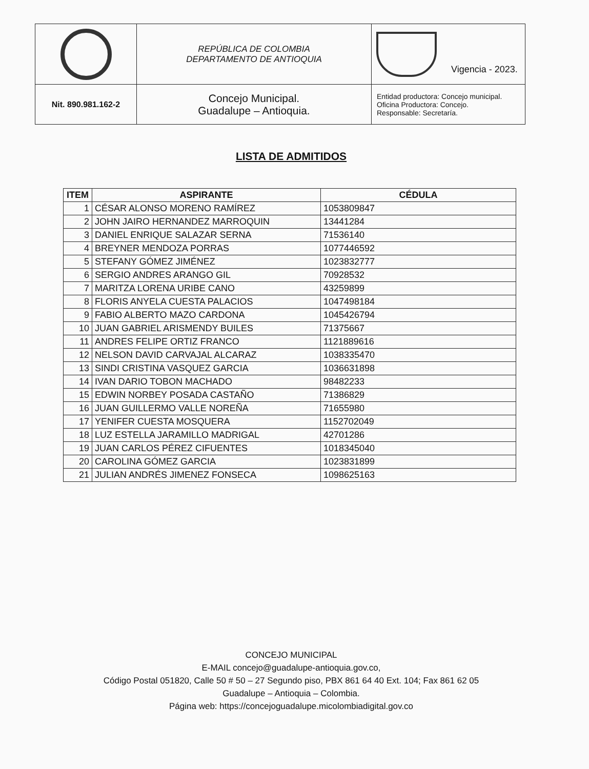| | REPÚBLICA DE COLOMBIA DEPARTAMENTO DE ANTIOQUIA | Vigencia - 2023. |
| Nit. 890.981.162-2 | Concejo Municipal. Guadalupe – Antioquia. | Entidad productora: Concejo municipal. Oficina Productora: Concejo. Responsable: Secretaría. |
LISTA DE ADMITIDOS
| ITEM | ASPIRANTE | CÉDULA |
| --- | --- | --- |
| 1 | CÉSAR ALONSO MORENO RAMÍREZ | 1053809847 |
| 2 | JOHN JAIRO HERNANDEZ MARROQUIN | 13441284 |
| 3 | DANIEL ENRIQUE SALAZAR SERNA | 71536140 |
| 4 | BREYNER MENDOZA PORRAS | 1077446592 |
| 5 | STEFANY GÓMEZ JIMÉNEZ | 1023832777 |
| 6 | SERGIO ANDRES ARANGO GIL | 70928532 |
| 7 | MARITZA LORENA URIBE CANO | 43259899 |
| 8 | FLORIS ANYELA CUESTA PALACIOS | 1047498184 |
| 9 | FABIO ALBERTO MAZO CARDONA | 1045426794 |
| 10 | JUAN GABRIEL ARISMENDY BUILES | 71375667 |
| 11 | ANDRES FELIPE ORTIZ FRANCO | 1121889616 |
| 12 | NELSON DAVID CARVAJAL ALCARAZ | 1038335470 |
| 13 | SINDI CRISTINA VASQUEZ GARCIA | 1036631898 |
| 14 | IVAN DARIO TOBON MACHADO | 98482233 |
| 15 | EDWIN NORBEY POSADA CASTAÑO | 71386829 |
| 16 | JUAN GUILLERMO VALLE NOREÑA | 71655980 |
| 17 | YENIFER CUESTA MOSQUERA | 1152702049 |
| 18 | LUZ ESTELLA JARAMILLO MADRIGAL | 42701286 |
| 19 | JUAN CARLOS PÉREZ CIFUENTES | 1018345040 |
| 20 | CAROLINA GÓMEZ GARCIA | 1023831899 |
| 21 | JULIAN ANDRÉS JIMENEZ FONSECA | 1098625163 |
CONCEJO MUNICIPAL
E-MAIL concejo@guadalupe-antioquia.gov.co,
Código Postal 051820, Calle 50 # 50 – 27 Segundo piso, PBX 861 64 40 Ext. 104; Fax 861 62 05
Guadalupe – Antioquia – Colombia.
Página web: https://concejoguadalupe.micolombiadigital.gov.co